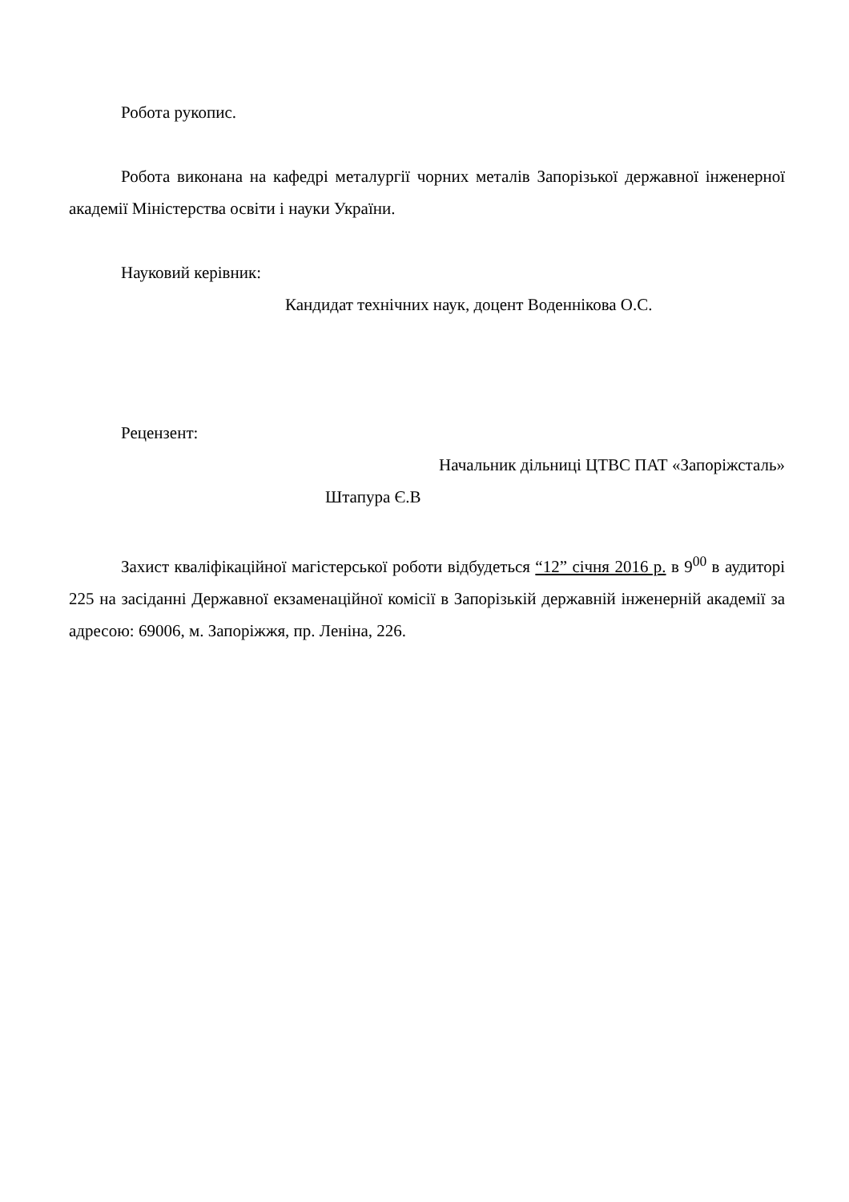Робота рукопис.
Робота виконана на кафедрі металургії чорних металів Запорізької державної інженерної академії Міністерства освіти і науки України.
Науковий керівник:
Кандидат технічних наук, доцент Воденнікова О.С.
Рецензент:
Начальник дільниці ЦТВС ПАТ «Запоріжсталь»
Штапура Є.В
Захист кваліфікаційної магістерської роботи відбудеться “12” січня 2016 р. в 9<sup>00</sup> в аудиторі 225 на засіданні Державної екзаменаційної комісії в Запорізькій державній інженерній академії за адресою: 69006, м. Запоріжжя, пр. Леніна, 226.